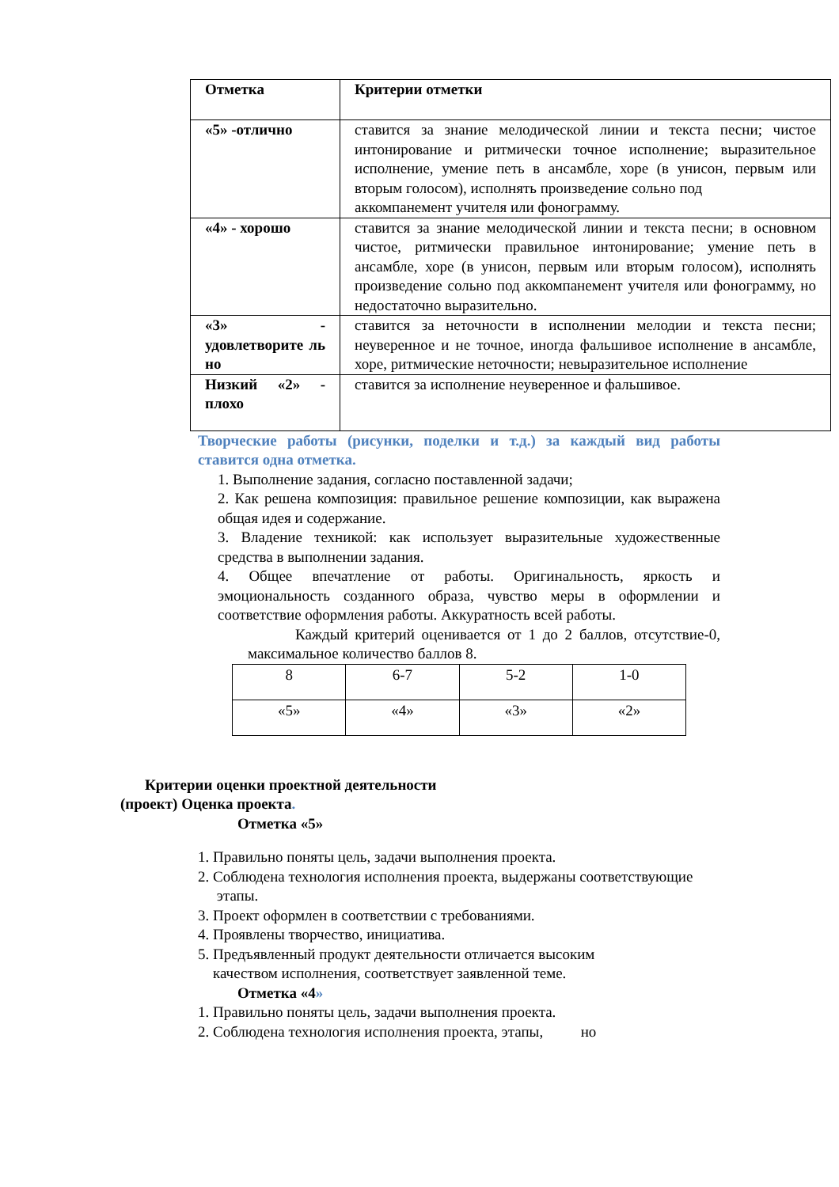| Отметка | Критерии отметки |
| «5» -отлично | ставится за знание мелодической линии и текста песни; чистое интонирование и ритмически точное исполнение; выразительное исполнение, умение петь в ансамбле, хоре (в унисон, первым или вторым голосом), исполнять произведение сольно под аккомпанемент учителя или фонограмму. |
| «4» - хорошо | ставится за знание мелодической линии и текста песни; в основном чистое, ритмически правильное интонирование; умение петь в ансамбле, хоре (в унисон, первым или вторым голосом), исполнять произведение сольно под аккомпанемент учителя или фонограмму, но недостаточно выразительно. |
| «3» - удовлетворите ль но | ставится за неточности в исполнении мелодии и текста песни; неуверенное и не точное, иногда фальшивое исполнение в ансамбле, хоре, ритмические неточности; невыразительное исполнение |
| Низкий «2» - плохо | ставится за исполнение неуверенное и фальшивое. |
Творческие работы (рисунки, поделки и т.д.) за каждый вид работы ставится одна отметка.
1. Выполнение задания, согласно поставленной задачи;
2. Как решена композиция: правильное решение композиции, как выражена общая идея и содержание.
3. Владение техникой: как использует выразительные художественные средства в выполнении задания.
4. Общее впечатление от работы. Оригинальность, яркость и эмоциональность созданного образа, чувство меры в оформлении и соответствие оформления работы. Аккуратность всей работы.
Каждый критерий оценивается от 1 до 2 баллов, отсутствие-0, максимальное количество баллов 8.
| 8 | 6-7 | 5-2 | 1-0 |
| «5» | «4» | «3» | «2» |
Критерии оценки проектной деятельности
(проект) Оценка проекта.
Отметка «5»
1. Правильно поняты цель, задачи выполнения проекта.
2. Соблюдена технология исполнения проекта, выдержаны соответствующие
этапы.
3. Проект оформлен в соответствии с требованиями.
4. Проявлены творчество, инициатива.
5. Предъявленный продукт деятельности отличается высоким
качеством исполнения, соответствует заявленной теме.
Отметка «4»
1. Правильно поняты цель, задачи выполнения проекта.
2. Соблюдена технология исполнения проекта, этапы, но